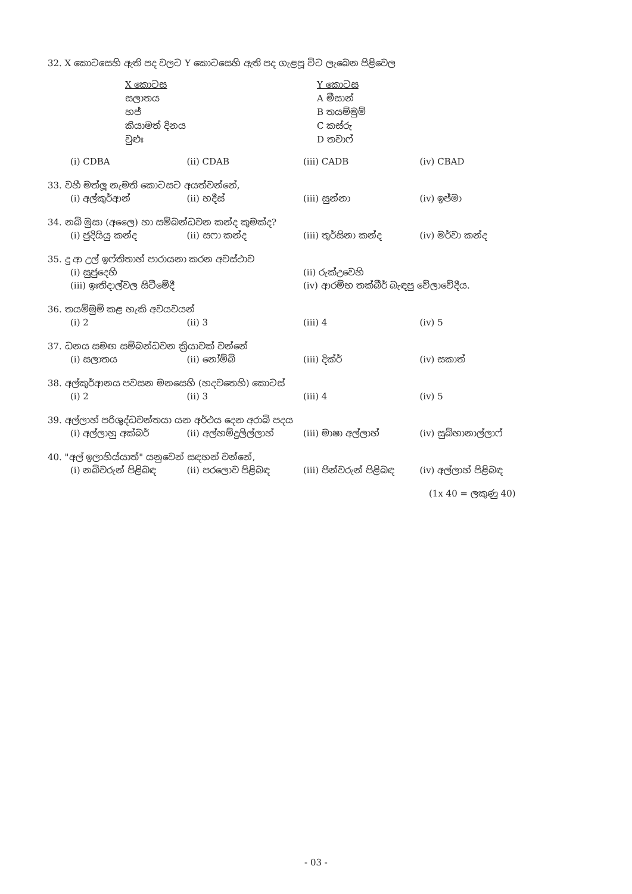32. X කොටසෙහි ඇති පද වලට Y කොටසෙහි ඇති පද ගැළපූ විට ලැබෙන පිළිවෙල
X කොටස
සලාතය
හජ්
කියාමත් දිනය
වුළුඃ
Y කොටස
A මීසාන්
B තයම්මුම්
C කස්රු
D තවාෆ්
(i) CDBA (ii) CDAB (iii) CADB (iv) CBAD
33. වහී මත්ලූ නැමති කොටසට අයත්වන්නේ,
(i) අල්කුර්ආන් (ii) හදීස් (iii) සුන්නා (iv) ඉජ්මා
34. නබි මුසා (අලෛ) හා සම්බන්ධවන කන්ද කුමක්ද?
(i) ජුදියියු කන්ද (ii) සෆා කන්ද (iii) තුර්සිනා කන්ද (iv) මර්වා කන්ද
35. දු ආ උල් ඉෆ්තිතාහ් පාරායනා කරන අවස්ථාව
(i) සුජුදෙහි (ii) රුක්උවෙහි
(iii) ඉඃතිදාල්වල සිටීමේදී (iv) ආරම්භ තක්බීර් බැඳපු වේලාවේදීය.
36. තයම්මුම් කළ හැකි අවයවයන්
(i) 2 (ii) 3 (iii) 4 (iv) 5
37. ධනය සමඟ සම්බන්ධවන ක්‍රියාවක් වන්නේ
(i) සලාතය (ii) නෝම්බි (iii) දික්ර් (iv) සකාත්
38. අල්කුර්ආනය පවසන මනසෙහි (හදවතෙහි) කොටස්
(i) 2 (ii) 3 (iii) 4 (iv) 5
39. අල්ලාහ් පරිශුද්ධවන්තයා යන අර්ථය දෙන අරාබි පදය
(i) අල්ලාහු අක්බර් (ii) අල්හම්දුලිල්ලාහ් (iii) මාෂා අල්ලාහ් (iv) සුබ්හානාල්ලාෆ්
40. "අල් ඉලාහිය්යාත්" යනුවෙන් සඳහන් වන්නේ,
(i) නබිවරුන් පිළිබඳ (ii) පරලොව පිළිබඳ (iii) ජින්වරුන් පිළිබඳ (iv) අල්ලාහ් පිළිබඳ
(1x 40 = ලකුණු 40)
- 03 -